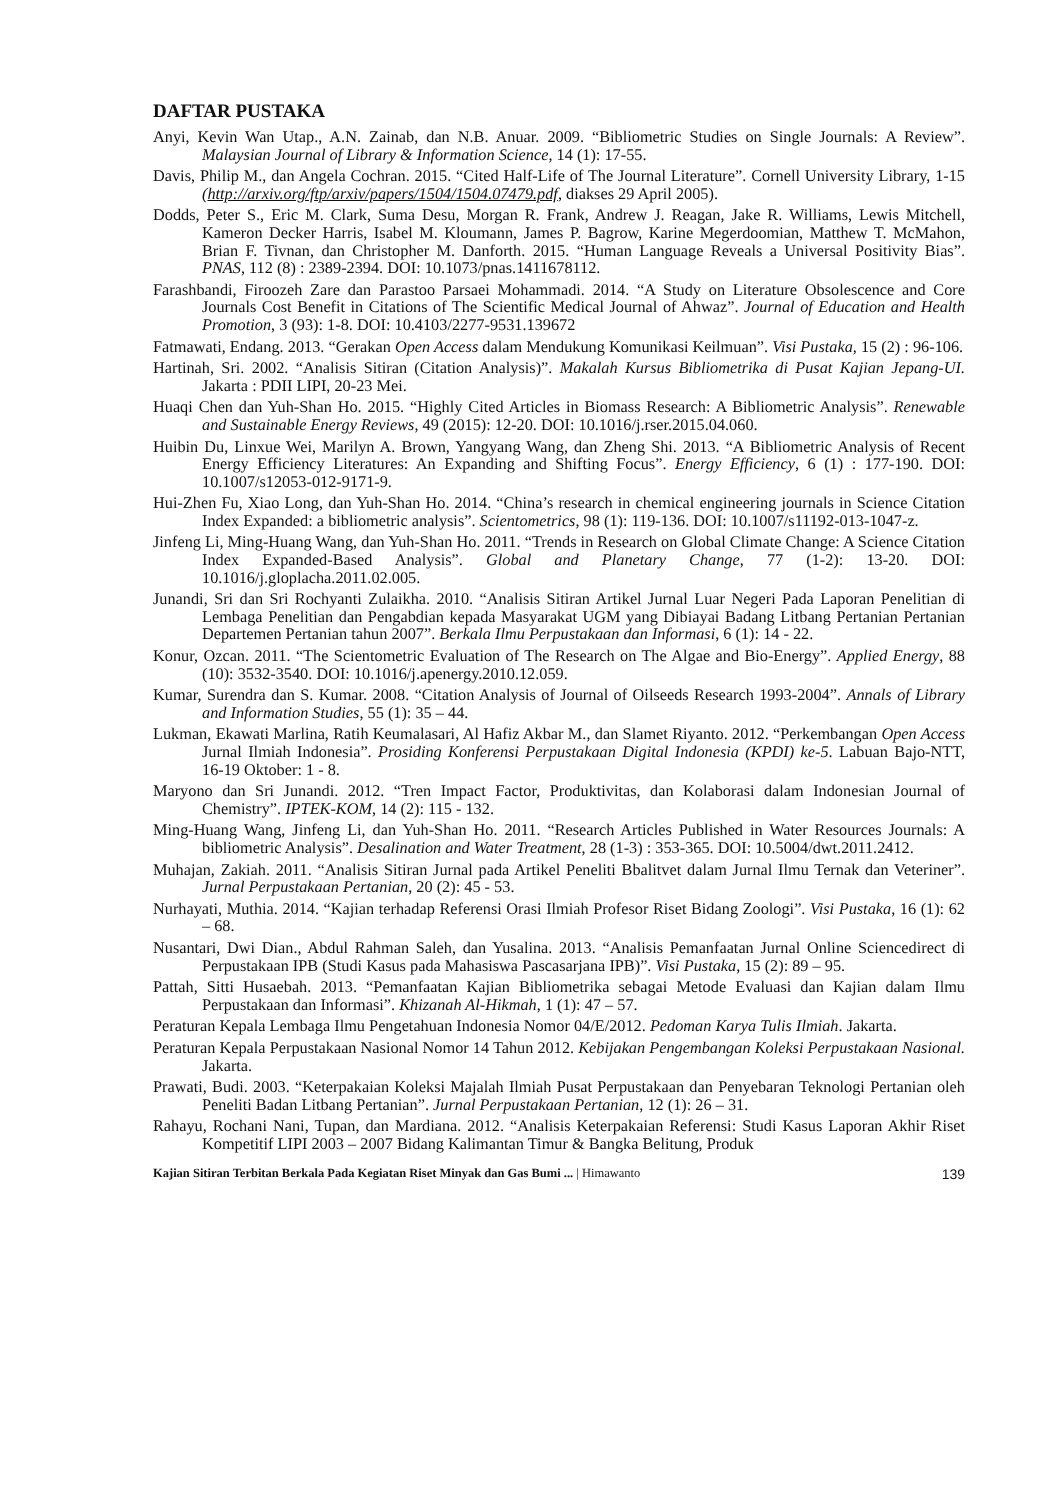DAFTAR PUSTAKA
Anyi, Kevin Wan Utap., A.N. Zainab, dan N.B. Anuar. 2009. “Bibliometric Studies on Single Journals: A Review”. Malaysian Journal of Library & Information Science, 14 (1): 17-55.
Davis, Philip M., dan Angela Cochran. 2015. “Cited Half-Life of The Journal Literature”. Cornell University Library, 1-15 (http://arxiv.org/ftp/arxiv/papers/1504/1504.07479.pdf, diakses 29 April 2005).
Dodds, Peter S., Eric M. Clark, Suma Desu, Morgan R. Frank, Andrew J. Reagan, Jake R. Williams, Lewis Mitchell, Kameron Decker Harris, Isabel M. Kloumann, James P. Bagrow, Karine Megerdoomian, Matthew T. McMahon, Brian F. Tivnan, dan Christopher M. Danforth. 2015. “Human Language Reveals a Universal Positivity Bias”. PNAS, 112 (8) : 2389-2394. DOI: 10.1073/pnas.1411678112.
Farashbandi, Firoozeh Zare dan Parastoo Parsaei Mohammadi. 2014. “A Study on Literature Obsolescence and Core Journals Cost Benefit in Citations of The Scientific Medical Journal of Ahwaz”. Journal of Education and Health Promotion, 3 (93): 1-8. DOI: 10.4103/2277-9531.139672
Fatmawati, Endang. 2013. “Gerakan Open Access dalam Mendukung Komunikasi Keilmuan”. Visi Pustaka, 15 (2) : 96-106.
Hartinah, Sri. 2002. “Analisis Sitiran (Citation Analysis)”. Makalah Kursus Bibliometrika di Pusat Kajian Jepang-UI. Jakarta : PDII LIPI, 20-23 Mei.
Huaqi Chen dan Yuh-Shan Ho. 2015. “Highly Cited Articles in Biomass Research: A Bibliometric Analysis”. Renewable and Sustainable Energy Reviews, 49 (2015): 12-20. DOI: 10.1016/j.rser.2015.04.060.
Huibin Du, Linxue Wei, Marilyn A. Brown, Yangyang Wang, dan Zheng Shi. 2013. “A Bibliometric Analysis of Recent Energy Efficiency Literatures: An Expanding and Shifting Focus”. Energy Efficiency, 6 (1) : 177-190. DOI: 10.1007/s12053-012-9171-9.
Hui-Zhen Fu, Xiao Long, dan Yuh-Shan Ho. 2014. “China’s research in chemical engineering journals in Science Citation Index Expanded: a bibliometric analysis”. Scientometrics, 98 (1): 119-136. DOI: 10.1007/s11192-013-1047-z.
Jinfeng Li, Ming-Huang Wang, dan Yuh-Shan Ho. 2011. “Trends in Research on Global Climate Change: A Science Citation Index Expanded-Based Analysis”. Global and Planetary Change, 77 (1-2): 13-20. DOI: 10.1016/j.gloplacha.2011.02.005.
Junandi, Sri dan Sri Rochyanti Zulaikha. 2010. “Analisis Sitiran Artikel Jurnal Luar Negeri Pada Laporan Penelitian di Lembaga Penelitian dan Pengabdian kepada Masyarakat UGM yang Dibiayai Badang Litbang Pertanian Pertanian Departemen Pertanian tahun 2007”. Berkala Ilmu Perpustakaan dan Informasi, 6 (1): 14 - 22.
Konur, Ozcan. 2011. “The Scientometric Evaluation of The Research on The Algae and Bio-Energy”. Applied Energy, 88 (10): 3532-3540. DOI: 10.1016/j.apenergy.2010.12.059.
Kumar, Surendra dan S. Kumar. 2008. “Citation Analysis of Journal of Oilseeds Research 1993-2004”. Annals of Library and Information Studies, 55 (1): 35 – 44.
Lukman, Ekawati Marlina, Ratih Keumalasari, Al Hafiz Akbar M., dan Slamet Riyanto. 2012. “Perkembangan Open Access Jurnal Ilmiah Indonesia”. Prosiding Konferensi Perpustakaan Digital Indonesia (KPDI) ke-5. Labuan Bajo-NTT, 16-19 Oktober: 1 - 8.
Maryono dan Sri Junandi. 2012. “Tren Impact Factor, Produktivitas, dan Kolaborasi dalam Indonesian Journal of Chemistry”. IPTEK-KOM, 14 (2): 115 - 132.
Ming-Huang Wang, Jinfeng Li, dan Yuh-Shan Ho. 2011. “Research Articles Published in Water Resources Journals: A bibliometric Analysis”. Desalination and Water Treatment, 28 (1-3) : 353-365. DOI: 10.5004/dwt.2011.2412.
Muhajan, Zakiah. 2011. “Analisis Sitiran Jurnal pada Artikel Peneliti Bbalitvet dalam Jurnal Ilmu Ternak dan Veteriner”. Jurnal Perpustakaan Pertanian, 20 (2): 45 - 53.
Nurhayati, Muthia. 2014. “Kajian terhadap Referensi Orasi Ilmiah Profesor Riset Bidang Zoologi”. Visi Pustaka, 16 (1): 62 – 68.
Nusantari, Dwi Dian., Abdul Rahman Saleh, dan Yusalina. 2013. “Analisis Pemanfaatan Jurnal Online Sciencedirect di Perpustakaan IPB (Studi Kasus pada Mahasiswa Pascasarjana IPB)”. Visi Pustaka, 15 (2): 89 – 95.
Pattah, Sitti Husaebah. 2013. “Pemanfaatan Kajian Bibliometrika sebagai Metode Evaluasi dan Kajian dalam Ilmu Perpustakaan dan Informasi”. Khizanah Al-Hikmah, 1 (1): 47 – 57.
Peraturan Kepala Lembaga Ilmu Pengetahuan Indonesia Nomor 04/E/2012. Pedoman Karya Tulis Ilmiah. Jakarta.
Peraturan Kepala Perpustakaan Nasional Nomor 14 Tahun 2012. Kebijakan Pengembangan Koleksi Perpustakaan Nasional. Jakarta.
Prawati, Budi. 2003. “Keterpakaian Koleksi Majalah Ilmiah Pusat Perpustakaan dan Penyebaran Teknologi Pertanian oleh Peneliti Badan Litbang Pertanian”. Jurnal Perpustakaan Pertanian, 12 (1): 26 – 31.
Rahayu, Rochani Nani, Tupan, dan Mardiana. 2012. “Analisis Keterpakaian Referensi: Studi Kasus Laporan Akhir Riset Kompetitif LIPI 2003 – 2007 Bidang Kalimantan Timur & Bangka Belitung, Produk
Kajian Sitiran Terbitan Berkala Pada Kegiatan Riset Minyak dan Gas Bumi ... | Himawanto 139